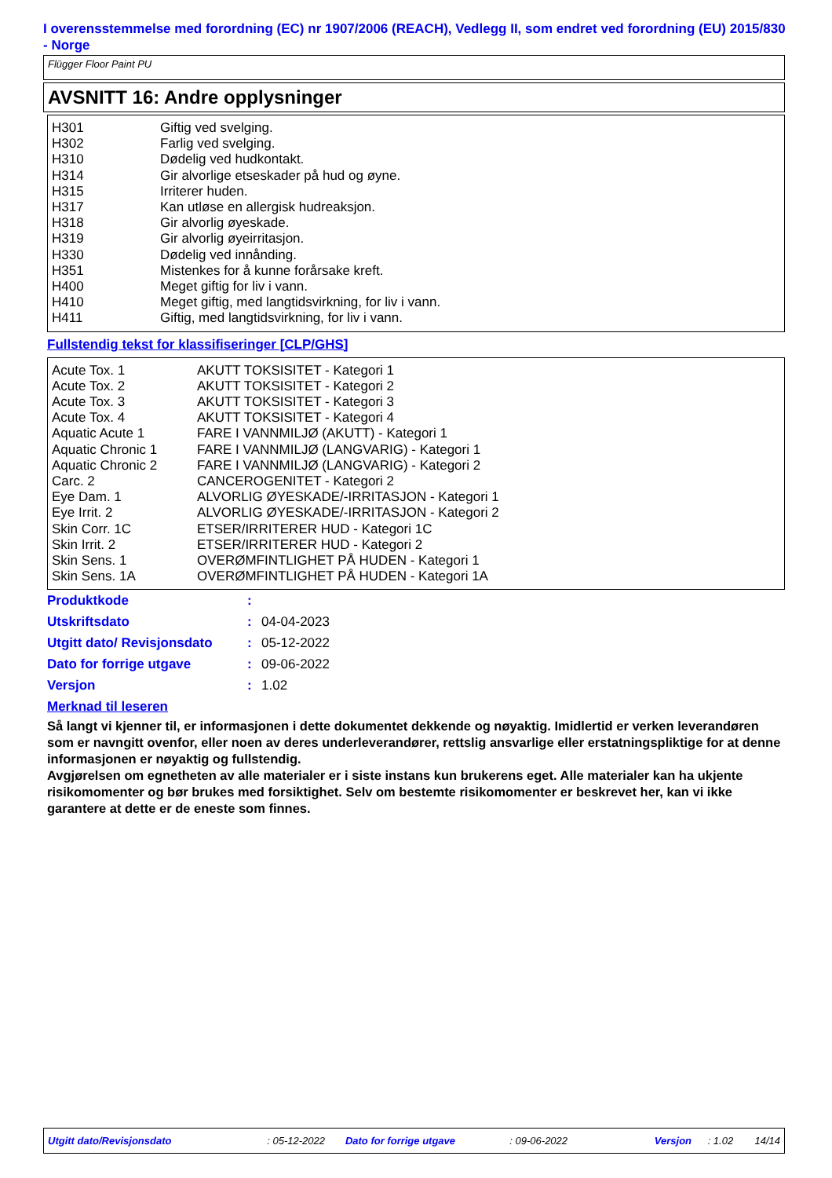I overensstemmelse med forordning (EC) nr 1907/2006 (REACH), Vedlegg II, som endret ved forordning (EU) 2015/830 - Norge
Flügger Floor Paint PU
AVSNITT 16: Andre opplysninger
| H301 H302 H310 H314 H315 H317 H318 H319 H330 H351 H400 H410 H411 | Giftig ved svelging. Farlig ved svelging. Dødelig ved hudkontakt. Gir alvorlige etseskader på hud og øyne. Irriterer huden. Kan utløse en allergisk hudreaksjon. Gir alvorlig øyeskade. Gir alvorlig øyeirritasjon. Dødelig ved innånding. Mistenkes for å kunne forårsake kreft. Meget giftig for liv i vann. Meget giftig, med langtidsvirkning, for liv i vann. Giftig, med langtidsvirkning, for liv i vann. |
Fullstendig tekst for klassifiseringer [CLP/GHS]
| Acute Tox. 1 Acute Tox. 2 Acute Tox. 3 Acute Tox. 4 Aquatic Acute 1 Aquatic Chronic 1 Aquatic Chronic 2 Carc. 2 Eye Dam. 1 Eye Irrit. 2 Skin Corr. 1C Skin Irrit. 2 Skin Sens. 1 Skin Sens. 1A | AKUTT TOKSISITET - Kategori 1 AKUTT TOKSISITET - Kategori 2 AKUTT TOKSISITET - Kategori 3 AKUTT TOKSISITET - Kategori 4 FARE I VANNMILJØ (AKUTT) - Kategori 1 FARE I VANNMILJØ (LANGVARIG) - Kategori 1 FARE I VANNMILJØ (LANGVARIG) - Kategori 2 CANCEROGENITET - Kategori 2 ALVORLIG ØYESKADE/-IRRITASJON - Kategori 1 ALVORLIG ØYESKADE/-IRRITASJON - Kategori 2 ETSER/IRRITERER HUD - Kategori 1C ETSER/IRRITERER HUD - Kategori 2 OVERØMFINTLIGHET PÅ HUDEN - Kategori 1 OVERØMFINTLIGHET PÅ HUDEN - Kategori 1A |
| Produktkode | : | |
| Utskriftsdato | : | 04-04-2023 |
| Utgitt dato/ Revisjonsdato | : | 05-12-2022 |
| Dato for forrige utgave | : | 09-06-2022 |
| Versjon | : | 1.02 |
Merknad til leseren
Så langt vi kjenner til, er informasjonen i dette dokumentet dekkende og nøyaktig. Imidlertid er verken leverandøren som er navngitt ovenfor, eller noen av deres underleverandører, rettslig ansvarlige eller erstatningspliktige for at denne informasjonen er nøyaktig og fullstendig.
Avgjørelsen om egnetheten av alle materialer er i siste instans kun brukerens eget. Alle materialer kan ha ukjente risikomomenter og bør brukes med forsiktighet. Selv om bestemte risikomomenter er beskrevet her, kan vi ikke garantere at dette er de eneste som finnes.
Utgitt dato/Revisjonsdato : 05-12-2022 Dato for forrige utgave : 09-06-2022 Versjon : 1.02 14/14